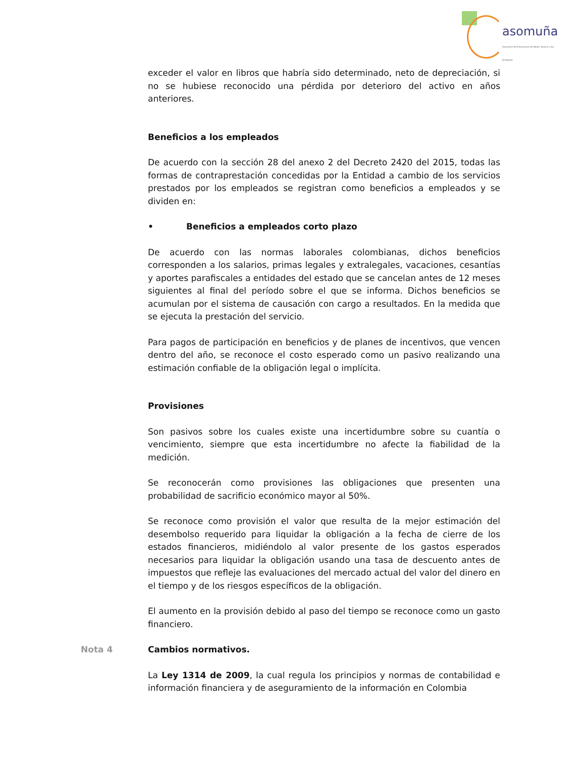asomuña
Asociación de Empresarios de Sibaté, Soacha y Sur de Bogotá
exceder el valor en libros que habría sido determinado, neto de depreciación, si no se hubiese reconocido una pérdida por deterioro del activo en años anteriores.
Beneficios a los empleados
De acuerdo con la sección 28 del anexo 2 del Decreto 2420 del 2015, todas las formas de contraprestación concedidas por la Entidad a cambio de los servicios prestados por los empleados se registran como beneficios a empleados y se dividen en:
• Beneficios a empleados corto plazo
De acuerdo con las normas laborales colombianas, dichos beneficios corresponden a los salarios, primas legales y extralegales, vacaciones, cesantías y aportes parafiscales a entidades del estado que se cancelan antes de 12 meses siguientes al final del período sobre el que se informa. Dichos beneficios se acumulan por el sistema de causación con cargo a resultados. En la medida que se ejecuta la prestación del servicio.
Para pagos de participación en beneficios y de planes de incentivos, que vencen dentro del año, se reconoce el costo esperado como un pasivo realizando una estimación confiable de la obligación legal o implícita.
Provisiones
Son pasivos sobre los cuales existe una incertidumbre sobre su cuantía o vencimiento, siempre que esta incertidumbre no afecte la fiabilidad de la medición.
Se reconocerán como provisiones las obligaciones que presenten una probabilidad de sacrificio económico mayor al 50%.
Se reconoce como provisión el valor que resulta de la mejor estimación del desembolso requerido para liquidar la obligación a la fecha de cierre de los estados financieros, midiéndolo al valor presente de los gastos esperados necesarios para liquidar la obligación usando una tasa de descuento antes de impuestos que refleje las evaluaciones del mercado actual del valor del dinero en el tiempo y de los riesgos específicos de la obligación.
El aumento en la provisión debido al paso del tiempo se reconoce como un gasto financiero.
Nota 4 Cambios normativos.
La Ley 1314 de 2009, la cual regula los principios y normas de contabilidad e información financiera y de aseguramiento de la información en Colombia